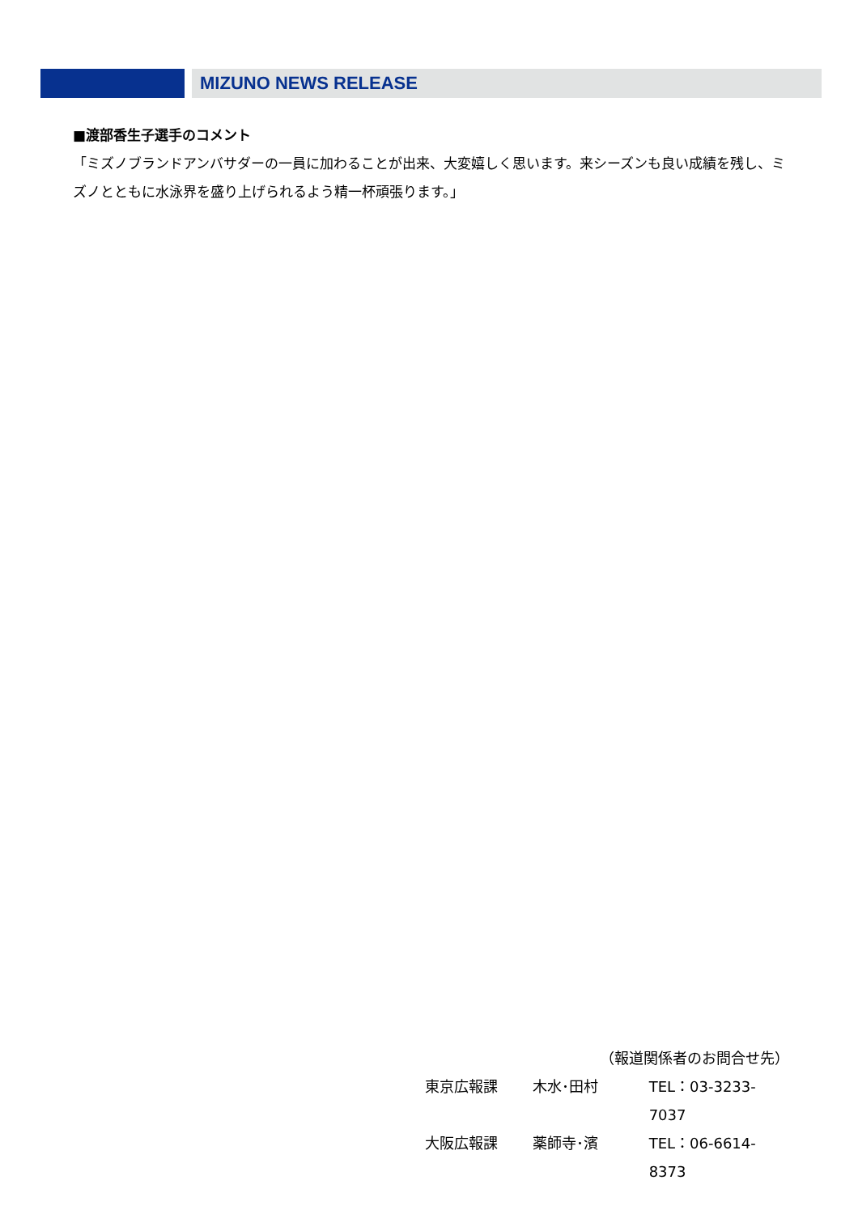MIZUNO NEWS RELEASE
■渡部香生子選手のコメント
「ミズノブランドアンバサダーの一員に加わることが出来、大変嬉しく思います。来シーズンも良い成績を残し、ミズノとともに水泳界を盛り上げられるよう精一杯頑張ります。」
（報道関係者のお問合せ先）
東京広報課 木水･田村 TEL：03-3233-7037
大阪広報課 薬師寺･濱 TEL：06-6614-8373